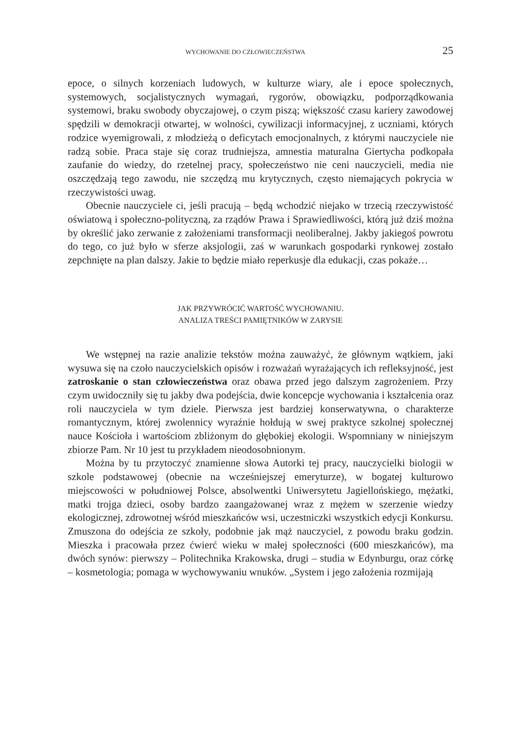WYCHOWANIE DO CZŁOWIECZEŃSTWA 25
epoce, o silnych korzeniach ludowych, w kulturze wiary, ale i epoce społecznych, systemowych, socjalistycznych wymagań, rygorów, obowiązku, podporządkowania systemowi, braku swobody obyczajowej, o czym piszą; większość czasu kariery zawodowej spędzili w demokracji otwartej, w wolności, cywilizacji informacyjnej, z uczniami, których rodzice wyemigrowali, z młodzieżą o deficytach emocjonalnych, z którymi nauczyciele nie radzą sobie. Praca staje się coraz trudniejsza, amnestia maturalna Giertycha podkopała zaufanie do wiedzy, do rzetelnej pracy, społeczeństwo nie ceni nauczycieli, media nie oszczędzają tego zawodu, nie szczędzą mu krytycznych, często niemających pokrycia w rzeczywistości uwag.
Obecnie nauczyciele ci, jeśli pracują – będą wchodzić niejako w trzecią rzeczywistość oświatową i społeczno-polityczną, za rządów Prawa i Sprawiedliwości, którą już dziś można by określić jako zerwanie z założeniami transformacji neoliberalnej. Jakby jakiegoś powrotu do tego, co już było w sferze aksjologii, zaś w warunkach gospodarki rynkowej zostało zepchnięte na plan dalszy. Jakie to będzie miało reperkusje dla edukacji, czas pokaże…
JAK PRZYWRÓCIĆ WARTOŚĆ WYCHOWANIU.
ANALIZA TREŚCI PAMIĘTNIKÓW W ZARYSIE
We wstępnej na razie analizie tekstów można zauważyć, że głównym wątkiem, jaki wysuwa się na czoło nauczycielskich opisów i rozważań wyrażających ich refleksyjność, jest zatroskanie o stan człowieczeństwa oraz obawa przed jego dalszym zagrożeniem. Przy czym uwidoczniły się tu jakby dwa podejścia, dwie koncepcje wychowania i kształcenia oraz roli nauczyciela w tym dziele. Pierwsza jest bardziej konserwatywna, o charakterze romantycznym, której zwolennicy wyraźnie hołdują w swej praktyce szkolnej społecznej nauce Kościoła i wartościom zbliżonym do głębokiej ekologii. Wspomniany w niniejszym zbiorze Pam. Nr 10 jest tu przykładem nieodosobnionym.
Można by tu przytoczyć znamienne słowa Autorki tej pracy, nauczycielki biologii w szkole podstawowej (obecnie na wcześniejszej emeryturze), w bogatej kulturowo miejscowości w południowej Polsce, absolwentki Uniwersytetu Jagiellońskiego, mężatki, matki trojga dzieci, osoby bardzo zaangażowanej wraz z mężem w szerzenie wiedzy ekologicznej, zdrowotnej wśród mieszkańców wsi, uczestniczki wszystkich edycji Konkursu. Zmuszona do odejścia ze szkoły, podobnie jak mąż nauczyciel, z powodu braku godzin. Mieszka i pracowała przez ćwierć wieku w małej społeczności (600 mieszkańców), ma dwóch synów: pierwszy – Politechnika Krakowska, drugi – studia w Edynburgu, oraz córkę – kosmetologia; pomaga w wychowywaniu wnuków. „System i jego założenia rozmijają